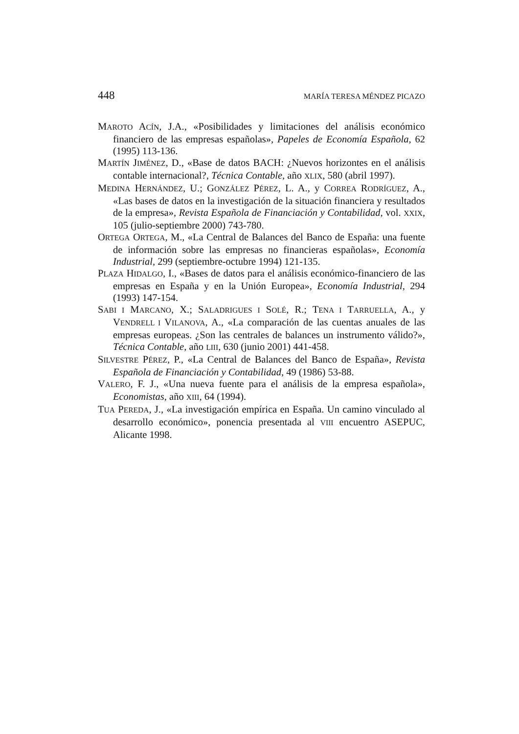448 MARÍA TERESA MÉNDEZ PICAZO
MAROTO ACÍN, J.A., «Posibilidades y limitaciones del análisis económico financiero de las empresas españolas», Papeles de Economía Española, 62 (1995) 113-136.
MARTÍN JIMÉNEZ, D., «Base de datos BACH: ¿Nuevos horizontes en el análisis contable internacional?, Técnica Contable, año XLIX, 580 (abril 1997).
MEDINA HERNÁNDEZ, U.; GONZÁLEZ PÉREZ, L. A., y CORREA RODRÍGUEZ, A., «Las bases de datos en la investigación de la situación financiera y resultados de la empresa», Revista Española de Financiación y Contabilidad, vol. XXIX, 105 (julio-septiembre 2000) 743-780.
ORTEGA ORTEGA, M., «La Central de Balances del Banco de España: una fuente de información sobre las empresas no financieras españolas», Economía Industrial, 299 (septiembre-octubre 1994) 121-135.
PLAZA HIDALGO, I., «Bases de datos para el análisis económico-financiero de las empresas en España y en la Unión Europea», Economía Industrial, 294 (1993) 147-154.
SABI I MARCANO, X.; SALADRIGUES I SOLÉ, R.; TENA I TARRUELLA, A., y VENDRELL I VILANOVA, A., «La comparación de las cuentas anuales de las empresas europeas. ¿Son las centrales de balances un instrumento válido?», Técnica Contable, año LIII, 630 (junio 2001) 441-458.
SILVESTRE PÉREZ, P., «La Central de Balances del Banco de España», Revista Española de Financiación y Contabilidad, 49 (1986) 53-88.
VALERO, F. J., «Una nueva fuente para el análisis de la empresa española», Economistas, año XIII, 64 (1994).
TUA PEREDA, J., «La investigación empírica en España. Un camino vinculado al desarrollo económico», ponencia presentada al VIII encuentro ASEPUC, Alicante 1998.